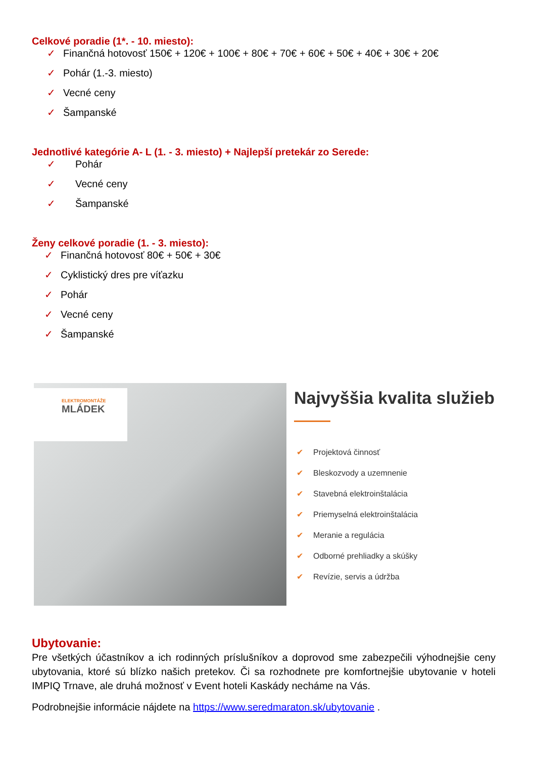Celkové poradie (1*. - 10. miesto):
✓ Finančná hotovosť 150€ + 120€ + 100€ + 80€ + 70€ + 60€ + 50€ + 40€ + 30€ + 20€
✓ Pohár (1.-3. miesto)
✓ Vecné ceny
✓ Šampanské
Jednotlivé kategórie A- L (1. - 3. miesto) + Najlepší pretekár zo Serede:
✓ Pohár
✓ Vecné ceny
✓ Šampanské
Ženy celkové poradie (1. - 3. miesto):
✓ Finančná hotovosť 80€ + 50€ + 30€
✓ Cyklistický dres pre víťazku
✓ Pohár
✓ Vecné ceny
✓ Šampanské
ELEKTROMONTÁŽE
MLÁDEK
Najvyššia kvalita služieb
✔ Projektová činnosť
✔ Bleskozvody a uzemnenie
✔ Stavebná elektroinštalácia
✔ Priemyselná elektroinštalácia
✔ Meranie a regulácia
✔ Odborné prehliadky a skúšky
✔ Revízie, servis a údržba
Ubytovanie:
Pre všetkých účastníkov a ich rodinných príslušníkov a doprovod sme zabezpečili výhodnejšie ceny ubytovania, ktoré sú blízko našich pretekov. Či sa rozhodnete pre komfortnejšie ubytovanie v hoteli IMPIQ Trnave, ale druhá možnosť v Event hoteli Kaskády necháme na Vás.
Podrobnejšie informácie nájdete na https://www.seredmaraton.sk/ubytovanie .